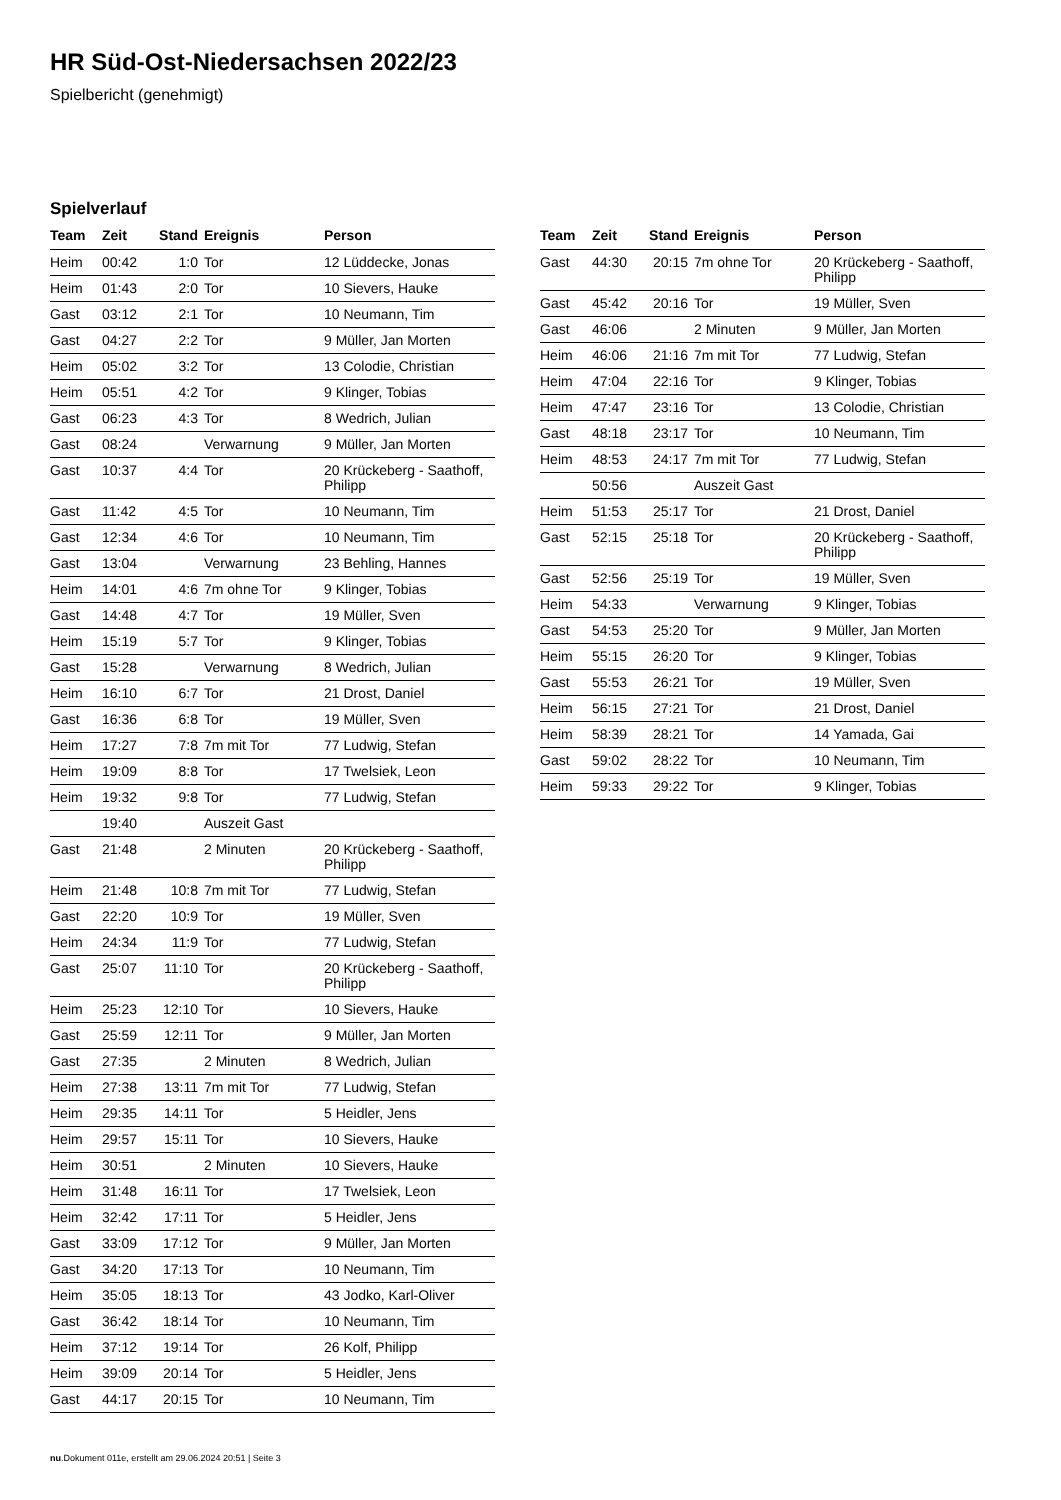HR Süd-Ost-Niedersachsen 2022/23
Spielbericht (genehmigt)
Spielverlauf
| Team | Zeit | Stand | Ereignis | Person |
| --- | --- | --- | --- | --- |
| Heim | 00:42 | 1:0 | Tor | 12 Lüddecke, Jonas |
| Heim | 01:43 | 2:0 | Tor | 10 Sievers, Hauke |
| Gast | 03:12 | 2:1 | Tor | 10 Neumann, Tim |
| Gast | 04:27 | 2:2 | Tor | 9 Müller, Jan Morten |
| Heim | 05:02 | 3:2 | Tor | 13 Colodie, Christian |
| Heim | 05:51 | 4:2 | Tor | 9 Klinger, Tobias |
| Gast | 06:23 | 4:3 | Tor | 8 Wedrich, Julian |
| Gast | 08:24 | | Verwarnung | 9 Müller, Jan Morten |
| Gast | 10:37 | 4:4 | Tor | 20 Krückeberg - Saathoff, Philipp |
| Gast | 11:42 | 4:5 | Tor | 10 Neumann, Tim |
| Gast | 12:34 | 4:6 | Tor | 10 Neumann, Tim |
| Gast | 13:04 | | Verwarnung | 23 Behling, Hannes |
| Heim | 14:01 | 4:6 | 7m ohne Tor | 9 Klinger, Tobias |
| Gast | 14:48 | 4:7 | Tor | 19 Müller, Sven |
| Heim | 15:19 | 5:7 | Tor | 9 Klinger, Tobias |
| Gast | 15:28 | | Verwarnung | 8 Wedrich, Julian |
| Heim | 16:10 | 6:7 | Tor | 21 Drost, Daniel |
| Gast | 16:36 | 6:8 | Tor | 19 Müller, Sven |
| Heim | 17:27 | 7:8 | 7m mit Tor | 77 Ludwig, Stefan |
| Heim | 19:09 | 8:8 | Tor | 17 Twelsiek, Leon |
| Heim | 19:32 | 9:8 | Tor | 77 Ludwig, Stefan |
| | 19:40 | | Auszeit Gast | |
| Gast | 21:48 | | 2 Minuten | 20 Krückeberg - Saathoff, Philipp |
| Heim | 21:48 | 10:8 | 7m mit Tor | 77 Ludwig, Stefan |
| Gast | 22:20 | 10:9 | Tor | 19 Müller, Sven |
| Heim | 24:34 | 11:9 | Tor | 77 Ludwig, Stefan |
| Gast | 25:07 | 11:10 | Tor | 20 Krückeberg - Saathoff, Philipp |
| Heim | 25:23 | 12:10 | Tor | 10 Sievers, Hauke |
| Gast | 25:59 | 12:11 | Tor | 9 Müller, Jan Morten |
| Gast | 27:35 | | 2 Minuten | 8 Wedrich, Julian |
| Heim | 27:38 | 13:11 | 7m mit Tor | 77 Ludwig, Stefan |
| Heim | 29:35 | 14:11 | Tor | 5 Heidler, Jens |
| Heim | 29:57 | 15:11 | Tor | 10 Sievers, Hauke |
| Heim | 30:51 | | 2 Minuten | 10 Sievers, Hauke |
| Heim | 31:48 | 16:11 | Tor | 17 Twelsiek, Leon |
| Heim | 32:42 | 17:11 | Tor | 5 Heidler, Jens |
| Gast | 33:09 | 17:12 | Tor | 9 Müller, Jan Morten |
| Gast | 34:20 | 17:13 | Tor | 10 Neumann, Tim |
| Heim | 35:05 | 18:13 | Tor | 43 Jodko, Karl-Oliver |
| Gast | 36:42 | 18:14 | Tor | 10 Neumann, Tim |
| Heim | 37:12 | 19:14 | Tor | 26 Kolf, Philipp |
| Heim | 39:09 | 20:14 | Tor | 5 Heidler, Jens |
| Gast | 44:17 | 20:15 | Tor | 10 Neumann, Tim |
| Team | Zeit | Stand | Ereignis | Person |
| --- | --- | --- | --- | --- |
| Gast | 44:30 | 20:15 | 7m ohne Tor | 20 Krückeberg - Saathoff, Philipp |
| Gast | 45:42 | 20:16 | Tor | 19 Müller, Sven |
| Gast | 46:06 | | 2 Minuten | 9 Müller, Jan Morten |
| Heim | 46:06 | 21:16 | 7m mit Tor | 77 Ludwig, Stefan |
| Heim | 47:04 | 22:16 | Tor | 9 Klinger, Tobias |
| Heim | 47:47 | 23:16 | Tor | 13 Colodie, Christian |
| Gast | 48:18 | 23:17 | Tor | 10 Neumann, Tim |
| Heim | 48:53 | 24:17 | 7m mit Tor | 77 Ludwig, Stefan |
| | 50:56 | | Auszeit Gast | |
| Heim | 51:53 | 25:17 | Tor | 21 Drost, Daniel |
| Gast | 52:15 | 25:18 | Tor | 20 Krückeberg - Saathoff, Philipp |
| Gast | 52:56 | 25:19 | Tor | 19 Müller, Sven |
| Heim | 54:33 | | Verwarnung | 9 Klinger, Tobias |
| Gast | 54:53 | 25:20 | Tor | 9 Müller, Jan Morten |
| Heim | 55:15 | 26:20 | Tor | 9 Klinger, Tobias |
| Gast | 55:53 | 26:21 | Tor | 19 Müller, Sven |
| Heim | 56:15 | 27:21 | Tor | 21 Drost, Daniel |
| Heim | 58:39 | 28:21 | Tor | 14 Yamada, Gai |
| Gast | 59:02 | 28:22 | Tor | 10 Neumann, Tim |
| Heim | 59:33 | 29:22 | Tor | 9 Klinger, Tobias |
nu.Dokument 011e, erstellt am 29.06.2024 20:51 | Seite 3